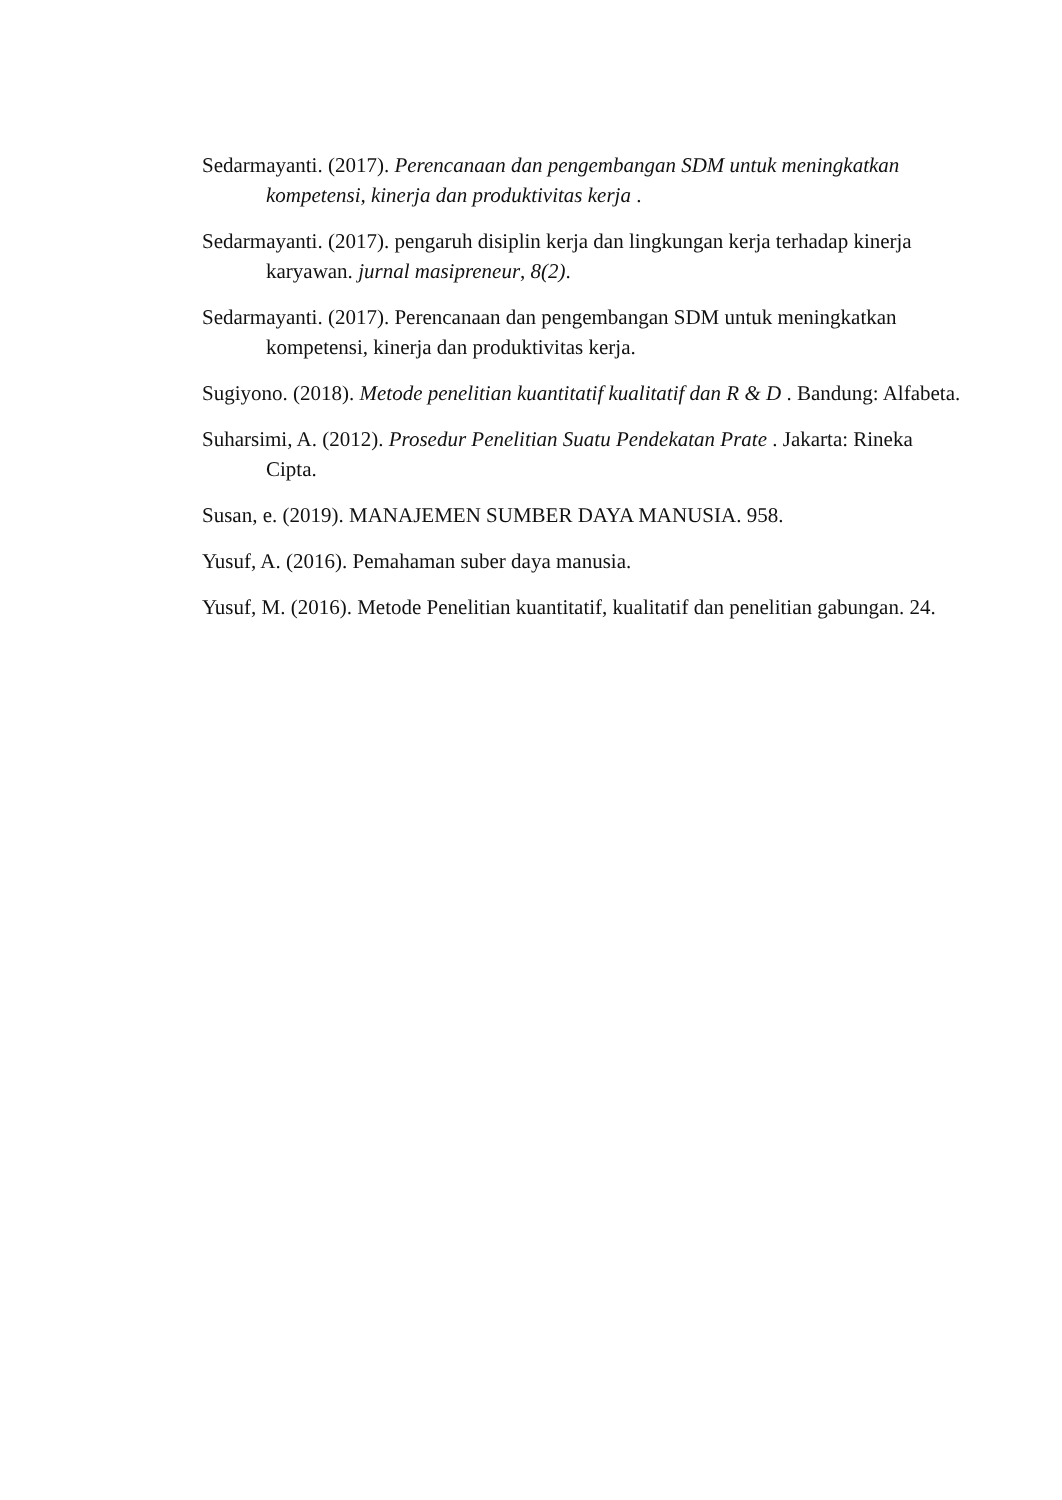Sedarmayanti. (2017). Perencanaan dan pengembangan SDM untuk meningkatkan kompetensi, kinerja dan produktivitas kerja .
Sedarmayanti. (2017). pengaruh disiplin kerja dan lingkungan kerja terhadap kinerja karyawan. jurnal masipreneur, 8(2).
Sedarmayanti. (2017). Perencanaan dan pengembangan SDM untuk meningkatkan kompetensi, kinerja dan produktivitas kerja.
Sugiyono. (2018). Metode penelitian kuantitatif kualitatif dan R & D . Bandung: Alfabeta.
Suharsimi, A. (2012). Prosedur Penelitian Suatu Pendekatan Prate . Jakarta: Rineka Cipta.
Susan, e. (2019). MANAJEMEN SUMBER DAYA MANUSIA. 958.
Yusuf, A. (2016). Pemahaman suber daya manusia.
Yusuf, M. (2016). Metode Penelitian kuantitatif, kualitatif dan penelitian gabungan. 24.